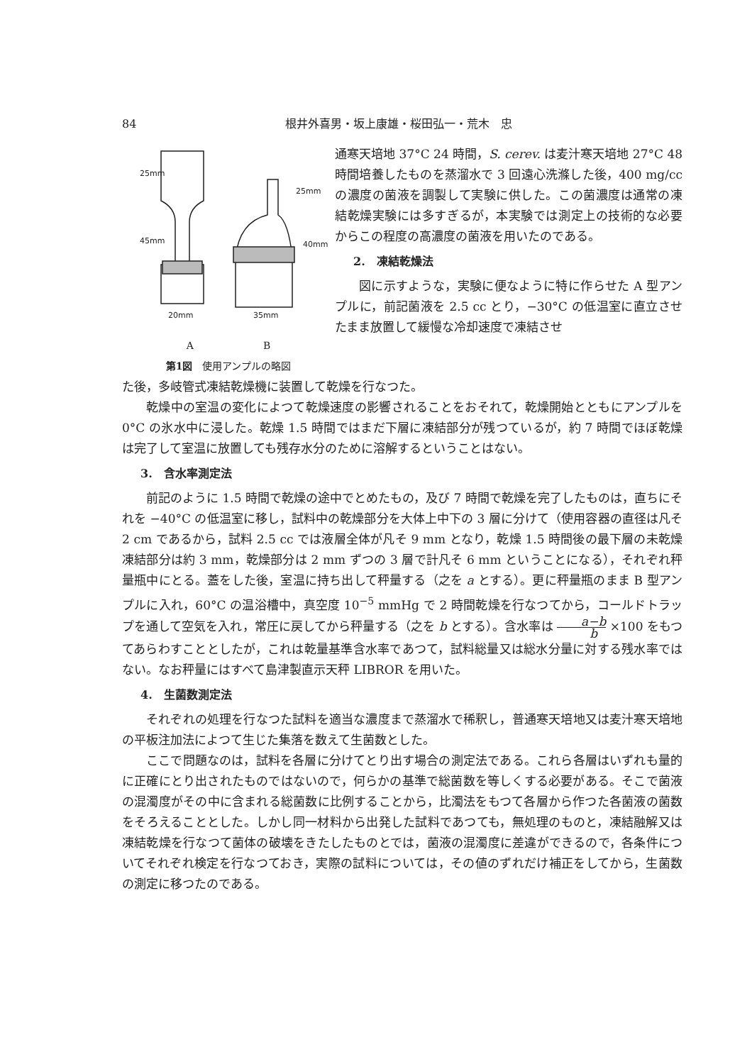84 根井外喜男・坂上康雄・桜田弘一・荒木　忠
25mm
45mm
25mm
40mm
20mm
35mm
A　　　　　　　B
第1図　使用アンプルの略図
通寒天培地 37°C 24 時間，S. cerev. は麦汁寒天培地 27°C 48 時間培養したものを蒸溜水で 3 回遠心洗滌した後，400 mg/cc の濃度の菌液を調製して実験に供した。この菌濃度は通常の凍結乾燥実験には多すぎるが，本実験では測定上の技術的な必要からこの程度の高濃度の菌液を用いたのである。
2.　凍結乾燥法
図に示すような，実験に便なように特に作らせた A 型アンプルに，前記菌液を 2.5 cc とり，−30°C の低温室に直立させたまま放置して緩慢な冷却速度で凍結させ
た後，多岐管式凍結乾燥機に装置して乾燥を行なつた。
乾燥中の室温の変化によつて乾燥速度の影響されることをおそれて，乾燥開始とともにアンプルを 0°C の氷水中に浸した。乾燥 1.5 時間ではまだ下層に凍結部分が残つているが，約 7 時間でほぼ乾燥は完了して室温に放置しても残存水分のために溶解するということはない。
3.　含水率測定法
前記のように 1.5 時間で乾燥の途中でとめたもの，及び 7 時間で乾燥を完了したものは，直ちにそれを −40°C の低温室に移し，試料中の乾燥部分を大体上中下の 3 層に分けて（使用容器の直径は凡そ 2 cm であるから，試料 2.5 cc では液層全体が凡そ 9 mm となり，乾燥 1.5 時間後の最下層の未乾燥凍結部分は約 3 mm，乾燥部分は 2 mm ずつの 3 層で計凡そ 6 mm ということになる），それぞれ秤量瓶中にとる。蓋をした後，室温に持ち出して秤量する（之を a とする）。更に秤量瓶のまま B 型アンプルに入れ，60°C の温浴槽中，真空度 10<sup>−5</sup> mmHg で 2 時間乾燥を行なつてから，コールドトラップを通して空気を入れ，常圧に戻してから秤量する（之を b とする）。含水率は a−b b ×100 をもつてあらわすこととしたが，これは乾量基準含水率であつて，試料総量又は総水分量に対する残水率ではない。なお秤量にはすべて島津製直示天秤 LIBROR を用いた。
4.　生菌数測定法
それぞれの処理を行なつた試料を適当な濃度まで蒸溜水で稀釈し，普通寒天培地又は麦汁寒天培地の平板注加法によつて生じた集落を数えて生菌数とした。
ここで問題なのは，試料を各層に分けてとり出す場合の測定法である。これら各層はいずれも量的に正確にとり出されたものではないので，何らかの基準で総菌数を等しくする必要がある。そこで菌液の混濁度がその中に含まれる総菌数に比例することから，比濁法をもつて各層から作つた各菌液の菌数をそろえることとした。しかし同一材料から出発した試料であつても，無処理のものと，凍結融解又は凍結乾燥を行なつて菌体の破壊をきたしたものとでは，菌液の混濁度に差違ができるので，各条件についてそれぞれ検定を行なつておき，実際の試料については，その値のずれだけ補正をしてから，生菌数の測定に移つたのである。